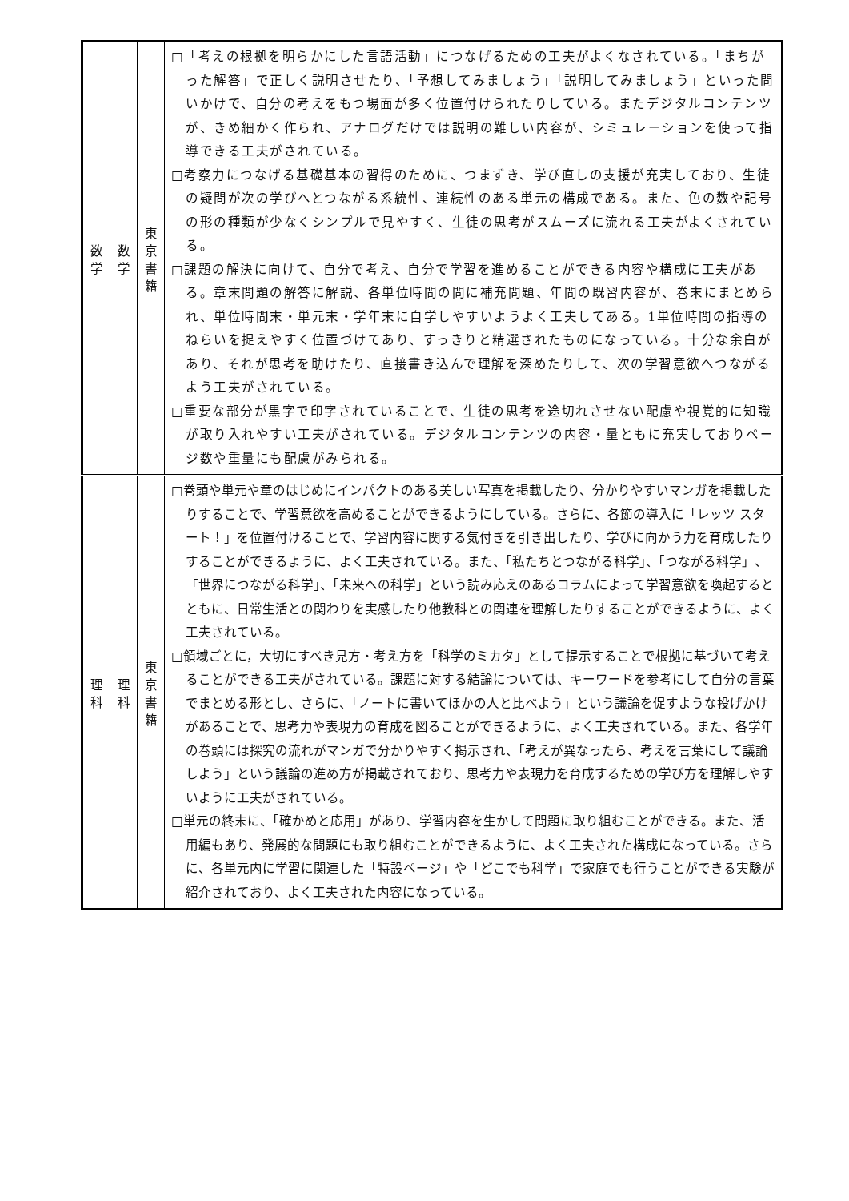| 数 学 | 数 学 | 東 京 書 籍 | □「考えの根拠を明らかにした言語活動」につなげるための工夫がよくなされている。「まちがった解答」で正しく説明させたり、「予想してみましょう」「説明してみましょう」といった問いかけで、自分の考えをもつ場面が多く位置付けられたりしている。またデジタルコンテンツが、きめ細かく作られ、アナログだけでは説明の難しい内容が、シミュレーションを使って指導できる工夫がされている。 □考察力につなげる基礎基本の習得のために、つまずき、学び直しの支援が充実しており、生徒の疑問が次の学びへとつながる系統性、連続性のある単元の構成である。また、色の数や記号の形の種類が少なくシンプルで見やすく、生徒の思考がスムーズに流れる工夫がよくされている。 □課題の解決に向けて、自分で考え、自分で学習を進めることができる内容や構成に工夫がある。章末問題の解答に解説、各単位時間の問に補充問題、年間の既習内容が、巻末にまとめられ、単位時間末・単元末・学年末に自学しやすいようよく工夫してある。1単位時間の指導のねらいを捉えやすく位置づけてあり、すっきりと精選されたものになっている。十分な余白があり、それが思考を助けたり、直接書き込んで理解を深めたりして、次の学習意欲へつながるよう工夫がされている。 □重要な部分が黒字で印字されていることで、生徒の思考を途切れさせない配慮や視覚的に知識が取り入れやすい工夫がされている。デジタルコンテンツの内容・量ともに充実しておりページ数や重量にも配慮がみられる。 |
| 理 科 | 理 科 | 東 京 書 籍 | □巻頭や単元や章のはじめにインパクトのある美しい写真を掲載したり、分かりやすいマンガを掲載したりすることで、学習意欲を高めることができるようにしている。さらに、各節の導入に「レッツ スタート！」を位置付けることで、学習内容に関する気付きを引き出したり、学びに向かう力を育成したりすることができるように、よく工夫されている。また、「私たちとつながる科学」、「つながる科学」、「世界につながる科学」、「未来への科学」という読み応えのあるコラムによって学習意欲を喚起するとともに、日常生活との関わりを実感したり他教科との関連を理解したりすることができるように、よく工夫されている。 □領域ごとに，大切にすべき見方・考え方を「科学のミカタ」として提示することで根拠に基づいて考えることができる工夫がされている。課題に対する結論については、キーワードを参考にして自分の言葉でまとめる形とし、さらに、「ノートに書いてほかの人と比べよう」という議論を促すような投げかけがあることで、思考力や表現力の育成を図ることができるように、よく工夫されている。また、各学年の巻頭には探究の流れがマンガで分かりやすく掲示され、「考えが異なったら、考えを言葉にして議論しよう」という議論の進め方が掲載されており、思考力や表現力を育成するための学び方を理解しやすいように工夫がされている。 □単元の終末に、「確かめと応用」があり、学習内容を生かして問題に取り組むことができる。また、活用編もあり、発展的な問題にも取り組むことができるように、よく工夫された構成になっている。さらに、各単元内に学習に関連した「特設ページ」や「どこでも科学」で家庭でも行うことができる実験が紹介されており、よく工夫された内容になっている。 |